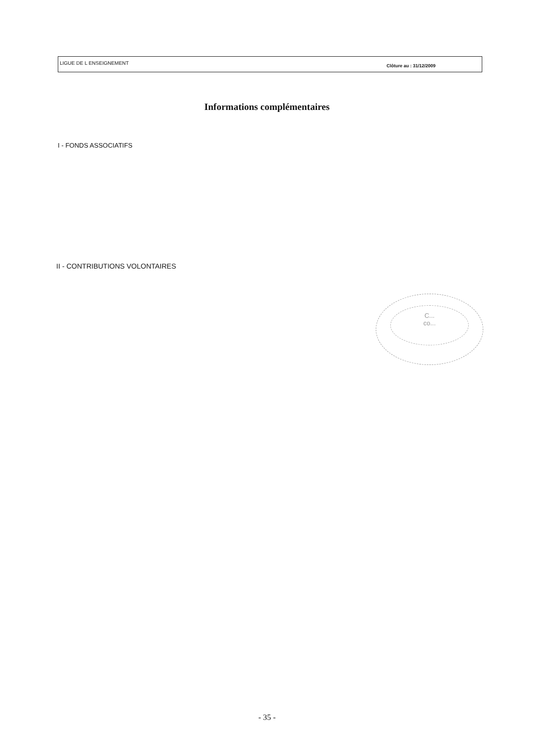LIGUE DE L ENSEIGNEMENT Clôture au : 31/12/2009
Informations complémentaires
I - FONDS ASSOCIATIFS
II - CONTRIBUTIONS VOLONTAIRES
C...
co...
- 35 -